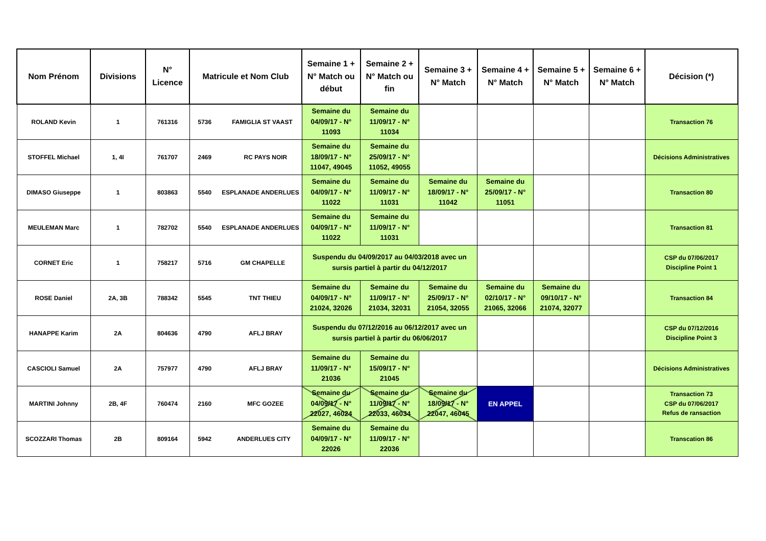| Nom Prénom | Divisions | N° Licence | Matricule et Nom Club | Semaine 1 + N° Match ou début | Semaine 2 + N° Match ou fin | Semaine 3 + N° Match | Semaine 4 + N° Match | Semaine 5 + N° Match | Semaine 6 + N° Match | Décision (*) |
| --- | --- | --- | --- | --- | --- | --- | --- | --- | --- | --- |
| ROLAND Kevin | 1 | 761316 | 5736 FAMIGLIA ST VAAST | Semaine du 04/09/17 - N° 11093 | Semaine du 11/09/17 - N° 11034 | | | | | Transaction 76 |
| STOFFEL Michael | 1, 4I | 761707 | 2469 RC PAYS NOIR | Semaine du 18/09/17 - N° 11047, 49045 | Semaine du 25/09/17 - N° 11052, 49055 | | | | | Décisions Administratives |
| DIMASO Giuseppe | 1 | 803863 | 5540 ESPLANADE ANDERLUES | Semaine du 04/09/17 - N° 11022 | Semaine du 11/09/17 - N° 11031 | Semaine du 18/09/17 - N° 11042 | Semaine du 25/09/17 - N° 11051 | | | Transaction 80 |
| MEULEMAN Marc | 1 | 782702 | 5540 ESPLANADE ANDERLUES | Semaine du 04/09/17 - N° 11022 | Semaine du 11/09/17 - N° 11031 | | | | | Transaction 81 |
| CORNET Eric | 1 | 758217 | 5716 GM CHAPELLE | Suspendu du 04/09/2017 au 04/03/2018 avec un sursis partiel à partir du 04/12/2017 | | | | | | CSP du 07/06/2017 Discipline Point 1 |
| ROSE Daniel | 2A, 3B | 788342 | 5545 TNT THIEU | Semaine du 04/09/17 - N° 21024, 32026 | Semaine du 11/09/17 - N° 21034, 32031 | Semaine du 25/09/17 - N° 21054, 32055 | Semaine du 02/10/17 - N° 21065, 32066 | Semaine du 09/10/17 - N° 21074, 32077 | | Transaction 84 |
| HANAPPE Karim | 2A | 804636 | 4790 AFLJ BRAY | Suspendu du 07/12/2016 au 06/12/2017 avec un sursis partiel à partir du 06/06/2017 | | | | | | CSP du 07/12/2016 Discipline Point 3 |
| CASCIOLI Samuel | 2A | 757977 | 4790 AFLJ BRAY | Semaine du 11/09/17 - N° 21036 | Semaine du 15/09/17 - N° 21045 | | | | | Décisions Administratives |
| MARTINI Johnny | 2B, 4F | 760474 | 2160 MFC GOZEE | Semaine du 04/09/17 - N° 22027, 46024 | Semaine du 11/09/17 - N° 22033, 46034 | Semaine du 18/09/17 - N° 22047, 46045 | EN APPEL | | | Transaction 73 CSP du 07/06/2017 Refus de ransaction |
| SCOZZARI Thomas | 2B | 809164 | 5942 ANDERLUES CITY | Semaine du 04/09/17 - N° 22026 | Semaine du 11/09/17 - N° 22036 | | | | | Transcation 86 |